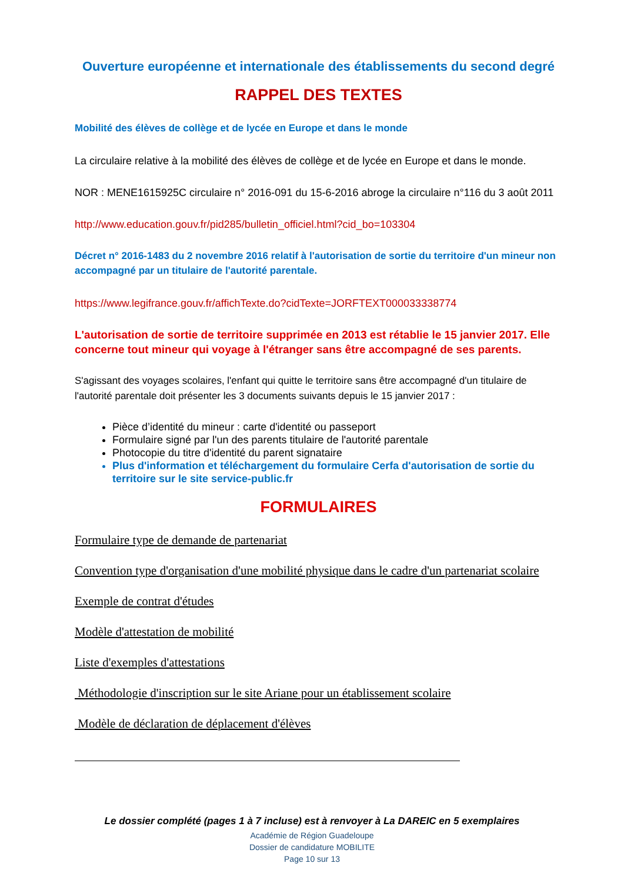Ouverture européenne et internationale des établissements du second degré
RAPPEL DES TEXTES
Mobilité des élèves de collège et de lycée en Europe et dans le monde
La circulaire relative à la mobilité des élèves de collège et de lycée en Europe et dans le monde.
NOR : MENE1615925C circulaire n° 2016-091 du 15-6-2016 abroge la circulaire n°116 du 3 août 2011
http://www.education.gouv.fr/pid285/bulletin_officiel.html?cid_bo=103304
Décret n° 2016-1483 du 2 novembre 2016 relatif à l'autorisation de sortie du territoire d'un mineur non accompagné par un titulaire de l'autorité parentale.
https://www.legifrance.gouv.fr/affichTexte.do?cidTexte=JORFTEXT000033338774
L'autorisation de sortie de territoire supprimée en 2013 est rétablie le 15 janvier 2017. Elle concerne tout mineur qui voyage à l'étranger sans être accompagné de ses parents.
S'agissant des voyages scolaires, l'enfant qui quitte le territoire sans être accompagné d'un titulaire de l'autorité parentale doit présenter les 3 documents suivants depuis le 15 janvier 2017 :
Pièce d’identité du mineur : carte d'identité ou passeport
Formulaire signé par l'un des parents titulaire de l'autorité parentale
Photocopie du titre d'identité du parent signataire
Plus d'information et téléchargement du formulaire Cerfa d'autorisation de sortie du territoire sur le site service-public.fr
FORMULAIRES
Formulaire type de demande de partenariat
Convention type d'organisation d'une mobilité physique dans le cadre d'un partenariat scolaire
Exemple de contrat d'études
Modèle d'attestation de mobilité
Liste d'exemples d'attestations
Méthodologie d'inscription sur le site Ariane pour un établissement scolaire
Modèle de déclaration de déplacement d'élèves
Le dossier complété (pages 1 à 7 incluse) est à renvoyer à La DAREIC en 5 exemplaires
Académie de Région Guadeloupe
Dossier de candidature MOBILITE
Page 10 sur 13